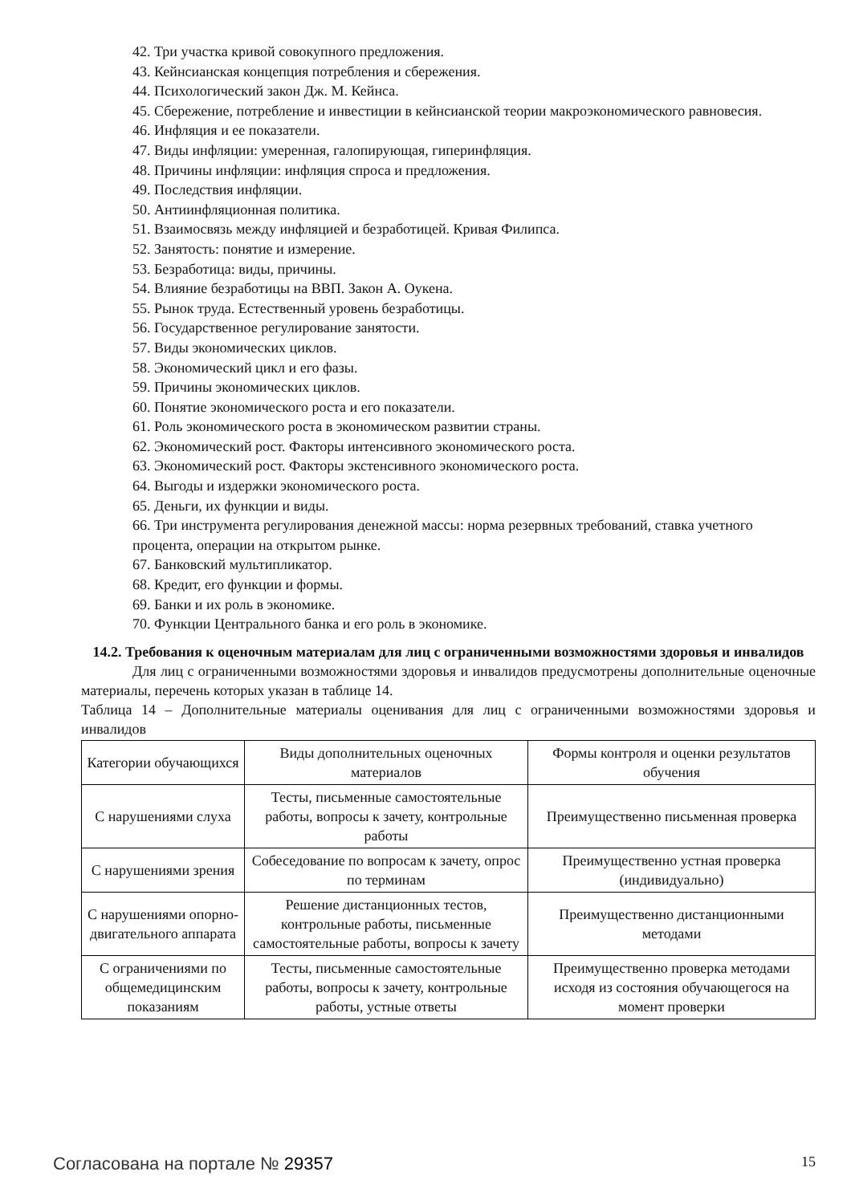42. Три участка кривой совокупного предложения.
43. Кейнсианская концепция потребления и сбережения.
44. Психологический закон Дж. М. Кейнса.
45. Сбережение, потребление и инвестиции в кейнсианской теории макроэкономического равновесия.
46. Инфляция и ее показатели.
47. Виды инфляции: умеренная, галопирующая, гиперинфляция.
48. Причины инфляции: инфляция спроса и предложения.
49. Последствия инфляции.
50. Антиинфляционная политика.
51. Взаимосвязь между инфляцией и безработицей. Кривая Филипса.
52. Занятость: понятие и измерение.
53. Безработица: виды, причины.
54. Влияние безработицы на ВВП. Закон А. Оукена.
55. Рынок труда. Естественный уровень безработицы.
56. Государственное регулирование занятости.
57. Виды экономических циклов.
58. Экономический цикл и его фазы.
59. Причины экономических циклов.
60. Понятие экономического роста и его показатели.
61. Роль экономического роста в экономическом развитии страны.
62. Экономический рост. Факторы интенсивного экономического роста.
63. Экономический рост. Факторы экстенсивного экономического роста.
64. Выгоды и издержки экономического роста.
65. Деньги, их функции и виды.
66. Три инструмента регулирования денежной массы: норма резервных требований, ставка учетного процента, операции на открытом рынке.
67. Банковский мультипликатор.
68. Кредит, его функции и формы.
69. Банки и их роль в экономике.
70. Функции Центрального банка и его роль в экономике.
14.2. Требования к оценочным материалам для лиц с ограниченными возможностями здоровья и инвалидов
Для лиц с ограниченными возможностями здоровья и инвалидов предусмотрены дополнительные оценочные материалы, перечень которых указан в таблице 14.
Таблица 14 – Дополнительные материалы оценивания для лиц с ограниченными возможностями здоровья и инвалидов
| Категории обучающихся | Виды дополнительных оценочных материалов | Формы контроля и оценки результатов обучения |
| С нарушениями слуха | Тесты, письменные самостоятельные работы, вопросы к зачету, контрольные работы | Преимущественно письменная проверка |
| С нарушениями зрения | Собеседование по вопросам к зачету, опрос по терминам | Преимущественно устная проверка (индивидуально) |
| С нарушениями опорно-двигательного аппарата | Решение дистанционных тестов, контрольные работы, письменные самостоятельные работы, вопросы к зачету | Преимущественно дистанционными методами |
| С ограничениями по общемедицинским показаниям | Тесты, письменные самостоятельные работы, вопросы к зачету, контрольные работы, устные ответы | Преимущественно проверка методами исходя из состояния обучающегося на момент проверки |
Согласована на портале № 29357 15